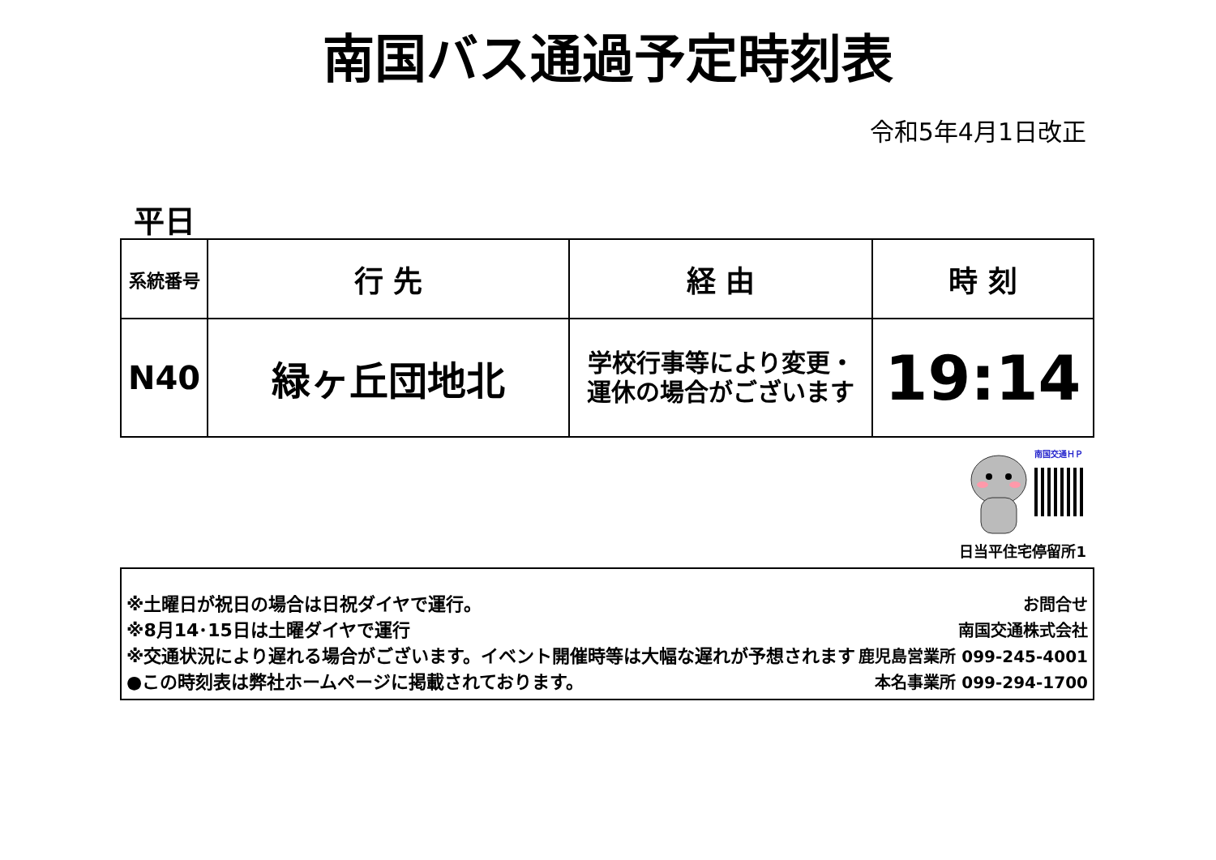南国バス通過予定時刻表
令和5年4月1日改正
平日
| 系統番号 | 行 先 | 経 由 | 時 刻 |
| --- | --- | --- | --- |
| N40 | 緑ヶ丘団地北 | 学校行事等により変更・ 運休の場合がございます | 19:14 |
南国交通ＨＰ
日当平住宅停留所1
※土曜日が祝日の場合は日祝ダイヤで運行。
※8月14･15日は土曜ダイヤで運行
※交通状況により遅れる場合がございます。イベント開催時等は大幅な遅れが予想されます
●この時刻表は弊社ホームページに掲載されております。
お問合せ
南国交通株式会社
鹿児島営業所 099-245-4001
本名事業所 099-294-1700